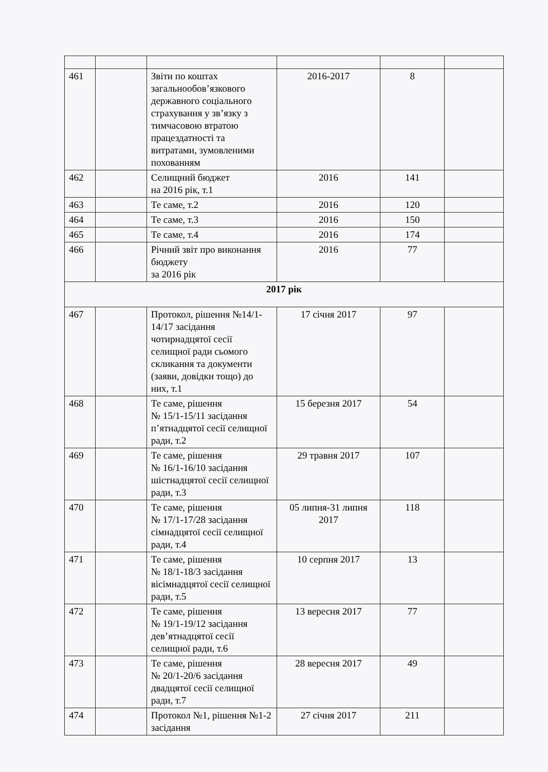| 461 | | Звіти по коштах загальнообов’язкового державного соціального страхування у зв’язку з тимчасовою втратою працездатності та витратами, зумовленими похованням | 2016-2017 | 8 | |
| 462 | | Селищний бюджет на 2016 рік, т.1 | 2016 | 141 | |
| 463 | | Те саме, т.2 | 2016 | 120 | |
| 464 | | Те саме, т.3 | 2016 | 150 | |
| 465 | | Те саме, т.4 | 2016 | 174 | |
| 466 | | Річний звіт про виконання бюджету за 2016 рік | 2016 | 77 | |
| 2017 рік | | | | | |
| 467 | | Протокол, рішення №14/1-14/17 засідання чотирнадцятої сесії селищної ради сьомого скликання та документи (заяви, довідки тощо) до них, т.1 | 17 січня 2017 | 97 | |
| 468 | | Те саме, рішення № 15/1-15/11 засідання п’ятнадцятої сесії селищної ради, т.2 | 15 березня 2017 | 54 | |
| 469 | | Те саме, рішення № 16/1-16/10 засідання шістнадцятої сесії селищної ради, т.3 | 29 травня 2017 | 107 | |
| 470 | | Те саме, рішення № 17/1-17/28 засідання сімнадцятої сесії селищної ради, т.4 | 05 липня-31 липня 2017 | 118 | |
| 471 | | Те саме, рішення № 18/1-18/3 засідання вісімнадцятої сесії селищної ради, т.5 | 10 серпня 2017 | 13 | |
| 472 | | Те саме, рішення № 19/1-19/12 засідання дев’ятнадцятої сесії селищної ради, т.6 | 13 вересня 2017 | 77 | |
| 473 | | Те саме, рішення № 20/1-20/6 засідання двадцятої сесії селищної ради, т.7 | 28 вересня 2017 | 49 | |
| 474 | | Протокол №1, рішення №1-2 засідання | 27 січня 2017 | 211 | |